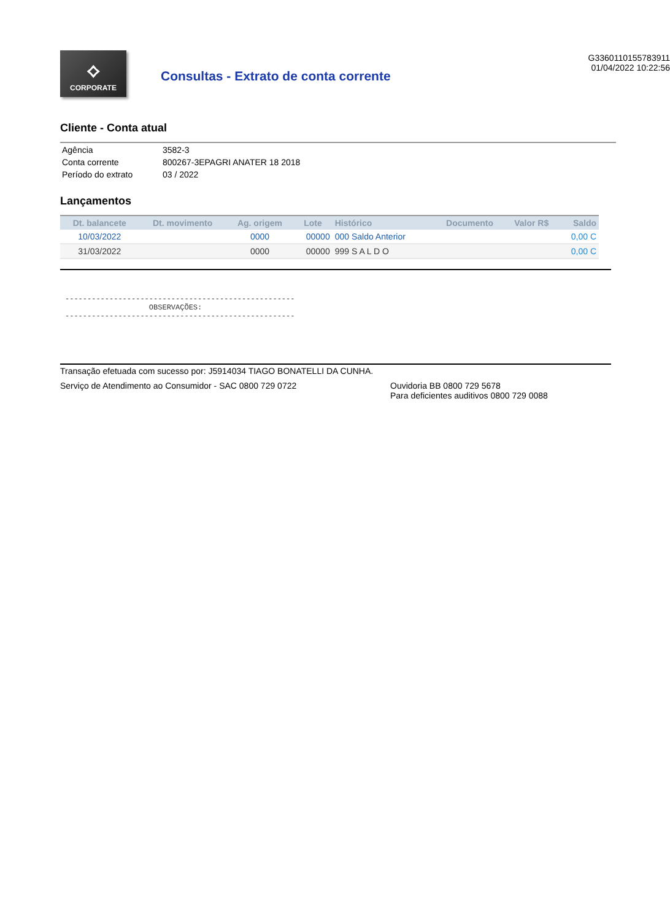⟡
CORPORATE
Consultas - Extrato de conta corrente
G3360110155783911
01/04/2022 10:22:56
Cliente - Conta atual
| Agência | 3582-3 |
| Conta corrente | 800267-3EPAGRI ANATER 18 2018 |
| Período do extrato | 03 / 2022 |
Lançamentos
| Dt. balancete | Dt. movimento | Ag. origem | Lote | Histórico | Documento | Valor R$ | Saldo |
| --- | --- | --- | --- | --- | --- | --- | --- |
| 10/03/2022 | | 0000 | 00000 | 000 Saldo Anterior | | | 0,00 C |
| 31/03/2022 | | 0000 | 00000 | 999 S A L D O | | | 0,00 C |
---------------------------------------------------- OBSERVAÇÕES: ----------------------------------------------------
Transação efetuada com sucesso por: J5914034 TIAGO BONATELLI DA CUNHA.
Serviço de Atendimento ao Consumidor - SAC 0800 729 0722 Ouvidoria BB 0800 729 5678
Para deficientes auditivos 0800 729 0088